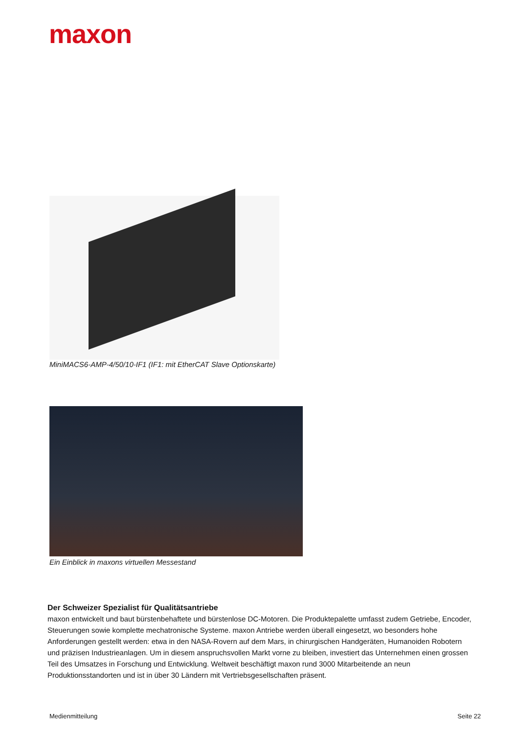maxon
MiniMACS6-AMP-4/50/10-IF1 (IF1: mit EtherCAT Slave Optionskarte)
Ein Einblick in maxons virtuellen Messestand
Der Schweizer Spezialist für Qualitätsantriebe
maxon entwickelt und baut bürstenbehaftete und bürstenlose DC-Motoren. Die Produktepalette umfasst zudem Getriebe, Encoder, Steuerungen sowie komplette mechatronische Systeme. maxon Antriebe werden überall eingesetzt, wo besonders hohe Anforderungen gestellt werden: etwa in den NASA-Rovern auf dem Mars, in chirurgischen Handgeräten, Humanoiden Robotern und präzisen Industrieanlagen. Um in diesem anspruchsvollen Markt vorne zu bleiben, investiert das Unternehmen einen grossen Teil des Umsatzes in Forschung und Entwicklung. Weltweit beschäftigt maxon rund 3000 Mitarbeitende an neun Produktionsstandorten und ist in über 30 Ländern mit Vertriebsgesellschaften präsent.
Medienmitteilung Seite 22